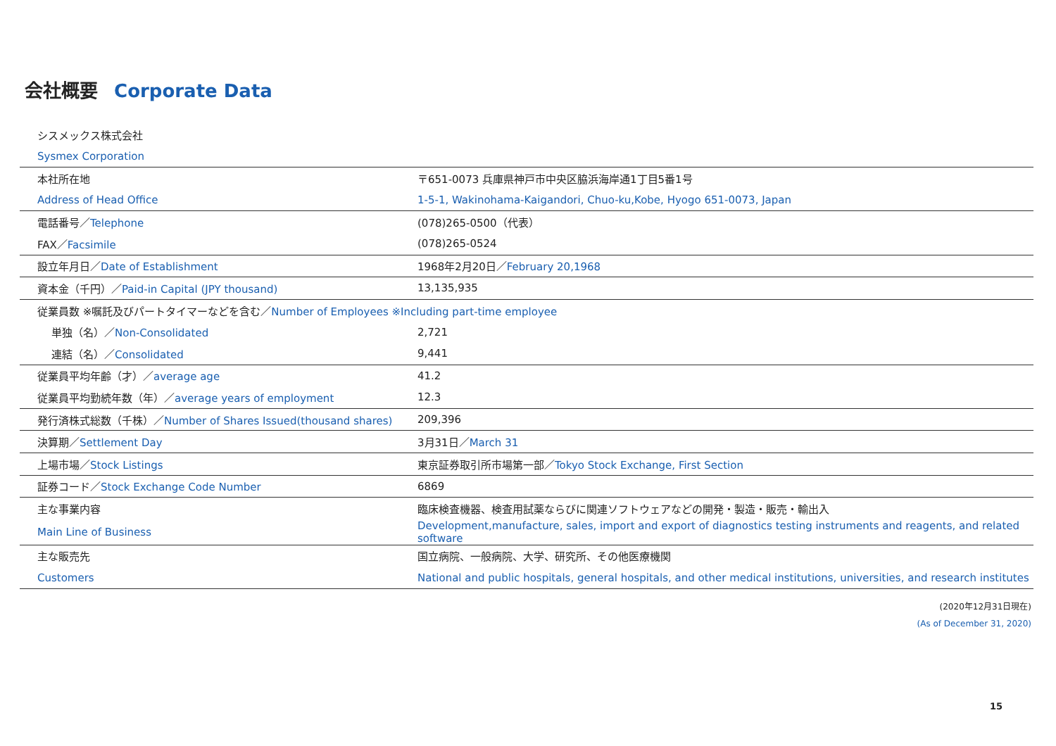会社概要 Corporate Data
| シスメックス株式会社 | |
| Sysmex Corporation | |
| 本社所在地 | 〒651-0073 兵庫県神戸市中央区脇浜海岸通1丁目5番1号 |
| Address of Head Office | 1-5-1, Wakinohama-Kaigandori, Chuo-ku,Kobe, Hyogo 651-0073, Japan |
| 電話番号／ Telephone | (078)265-0500（代表） |
| FAX／ Facsimile | (078)265-0524 |
| 設立年月日／ Date of Establishment | 1968年2月20日／ February 20,1968 |
| 資本金（千円）／ Paid-in Capital (JPY thousand) | 13,135,935 |
| 従業員数 ※嘱託及びパートタイマーなどを含む／ Number of Employees ※Including part-time employee | |
| 単独（名）／ Non-Consolidated | 2,721 |
| 連結（名）／ Consolidated | 9,441 |
| 従業員平均年齢（才）／ average age | 41.2 |
| 従業員平均勤続年数（年）／ average years of employment | 12.3 |
| 発行済株式総数（千株）／ Number of Shares Issued(thousand shares) | 209,396 |
| 決算期／ Settlement Day | 3月31日／ March 31 |
| 上場市場／ Stock Listings | 東京証券取引所市場第一部／ Tokyo Stock Exchange, First Section |
| 証券コード／ Stock Exchange Code Number | 6869 |
| 主な事業内容 | 臨床検査機器、検査用試薬ならびに関連ソフトウェアなどの開発・製造・販売・輸出入 |
| Main Line of Business | Development,manufacture, sales, import and export of diagnostics testing instruments and reagents, and related software |
| 主な販売先 | 国立病院、一般病院、大学、研究所、その他医療機関 |
| Customers | National and public hospitals, general hospitals, and other medical institutions, universities, and research institutes |
(2020年12月31日現在)
(As of December 31, 2020)
15